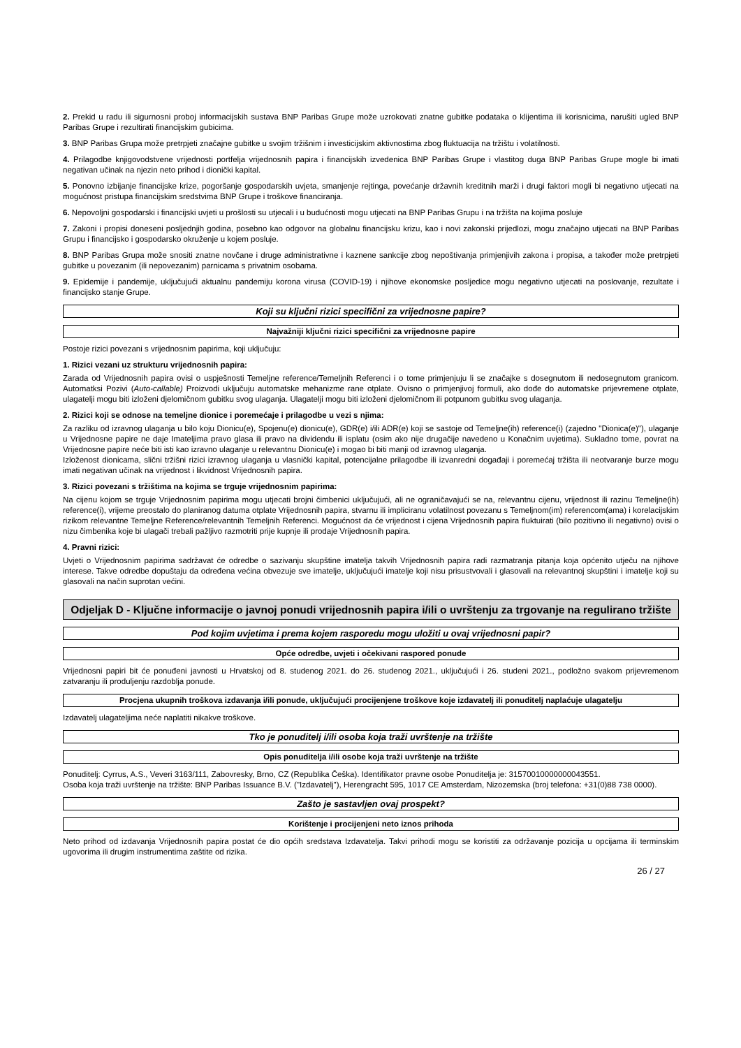2. Prekid u radu ili sigurnosni proboj informacijskih sustava BNP Paribas Grupe može uzrokovati znatne gubitke podataka o klijentima ili korisnicima, narušiti ugled BNP Paribas Grupe i rezultirati financijskim gubicima.
3. BNP Paribas Grupa može pretrpjeti značajne gubitke u svojim tržišnim i investicijskim aktivnostima zbog fluktuacija na tržištu i volatilnosti.
4. Prilagodbe knjigovodstvene vrijednosti portfelja vrijednosnih papira i financijskih izvedenica BNP Paribas Grupe i vlastitog duga BNP Paribas Grupe mogle bi imati negativan učinak na njezin neto prihod i dionički kapital.
5. Ponovno izbijanje financijske krize, pogoršanje gospodarskih uvjeta, smanjenje rejtinga, povećanje državnih kreditnih marži i drugi faktori mogli bi negativno utjecati na mogućnost pristupa financijskim sredstvima BNP Grupe i troškove financiranja.
6. Nepovoljni gospodarski i financijski uvjeti u prošlosti su utjecali i u budućnosti mogu utjecati na BNP Paribas Grupu i na tržišta na kojima posluje
7. Zakoni i propisi doneseni posljednjih godina, posebno kao odgovor na globalnu financijsku krizu, kao i novi zakonski prijedlozi, mogu značajno utjecati na BNP Paribas Grupu i financijsko i gospodarsko okruženje u kojem posluje.
8. BNP Paribas Grupa može snositi znatne novčane i druge administrativne i kaznene sankcije zbog nepoštivanja primjenjivih zakona i propisa, a također može pretrpjeti gubitke u povezanim (ili nepovezanim) parnicama s privatnim osobama.
9. Epidemije i pandemije, uključujući aktualnu pandemiju korona virusa (COVID-19) i njihove ekonomske posljedice mogu negativno utjecati na poslovanje, rezultate i financijsko stanje Grupe.
Koji su ključni rizici specifični za vrijednosne papire?
Najvažniji ključni rizici specifični za vrijednosne papire
Postoje rizici povezani s vrijednosnim papirima, koji uključuju:
1. Rizici vezani uz strukturu vrijednosnih papira:
Zarada od Vrijednosnih papira ovisi o uspješnosti Temeljne reference/Temeljnih Referenci i o tome primjenjuju li se značajke s dosegnutom ili nedosegnutom granicom. Automatksi Pozivi (Auto-callable) Proizvodi uključuju automatske mehanizme rane otplate. Ovisno o primjenjivoj formuli, ako dođe do automatske prijevremene otplate, ulagatelji mogu biti izloženi djelomičnom gubitku svog ulaganja. Ulagatelji mogu biti izloženi djelomičnom ili potpunom gubitku svog ulaganja.
2. Rizici koji se odnose na temeljne dionice i poremećaje i prilagodbe u vezi s njima:
Za razliku od izravnog ulaganja u bilo koju Dionicu(e), Spojenu(e) dionicu(e), GDR(e) i/ili ADR(e) koji se sastoje od Temeljne(ih) reference(i) (zajedno "Dionica(e)"), ulaganje u Vrijednosne papire ne daje Imateljima pravo glasa ili pravo na dividendu ili isplatu (osim ako nije drugačije navedeno u Konačnim uvjetima). Sukladno tome, povrat na Vrijednosne papire neće biti isti kao izravno ulaganje u relevantnu Dionicu(e) i mogao bi biti manji od izravnog ulaganja.
Izloženost dionicama, slični tržišni rizici izravnog ulaganja u vlasnički kapital, potencijalne prilagodbe ili izvanredni događaji i poremećaj tržišta ili neotvaranje burze mogu imati negativan učinak na vrijednost i likvidnost Vrijednosnih papira.
3. Rizici povezani s tržištima na kojima se trguje vrijednosnim papirima:
Na cijenu kojom se trguje Vrijednosnim papirima mogu utjecati brojni čimbenici uključujući, ali ne ograničavajući se na, relevantnu cijenu, vrijednost ili razinu Temeljne(ih) reference(i), vrijeme preostalo do planiranog datuma otplate Vrijednosnih papira, stvarnu ili impliciranu volatilnost povezanu s Temeljnom(im) referencom(ama) i korelacijskim rizikom relevantne Temeljne Reference/relevantnih Temeljnih Referenci. Mogućnost da će vrijednost i cijena Vrijednosnih papira fluktuirati (bilo pozitivno ili negativno) ovisi o nizu čimbenika koje bi ulagači trebali pažljivo razmotriti prije kupnje ili prodaje Vrijednosnih papira.
4. Pravni rizici:
Uvjeti o Vrijednosnim papirima sadržavat će odredbe o sazivanju skupštine imatelja takvih Vrijednosnih papira radi razmatranja pitanja koja općenito utječu na njihove interese. Takve odredbe dopuštaju da određena većina obvezuje sve imatelje, uključujući imatelje koji nisu prisustvovali i glasovali na relevantnoj skupštini i imatelje koji su glasovali na način suprotan većini.
Odjeljak D - Ključne informacije o javnoj ponudi vrijednosnih papira i/ili o uvrštenju za trgovanje na regulirano tržište
Pod kojim uvjetima i prema kojem rasporedu mogu uložiti u ovaj vrijednosni papir?
Opće odredbe, uvjeti i očekivani raspored ponude
Vrijednosni papiri bit će ponuđeni javnosti u Hrvatskoj od 8. studenog 2021. do 26. studenog 2021., uključujući i 26. studeni 2021., podložno svakom prijevremenom zatvaranju ili produljenju razdoblja ponude.
Procjena ukupnih troškova izdavanja i/ili ponude, uključujući procijenjene troškove koje izdavatelj ili ponuditelj naplaćuje ulagatelju
Izdavatelj ulagateljima neće naplatiti nikakve troškove.
Tko je ponuditelj i/ili osoba koja traži uvrštenje na tržište
Opis ponuditelja i/ili osobe koja traži uvrštenje na tržište
Ponuditelj: Cyrrus, A.S., Veveri 3163/111, Zabovresky, Brno, CZ (Republika Češka). Identifikator pravne osobe Ponuditelja je: 31570010000000043551.
Osoba koja traži uvrštenje na tržište: BNP Paribas Issuance B.V. ("Izdavatelj"), Herengracht 595, 1017 CE Amsterdam, Nizozemska (broj telefona: +31(0)88 738 0000).
Zašto je sastavljen ovaj prospekt?
Korištenje i procijenjeni neto iznos prihoda
Neto prihod od izdavanja Vrijednosnih papira postat će dio općih sredstava Izdavatelja. Takvi prihodi mogu se koristiti za održavanje pozicija u opcijama ili terminskim ugovorima ili drugim instrumentima zaštite od rizika.
26 / 27